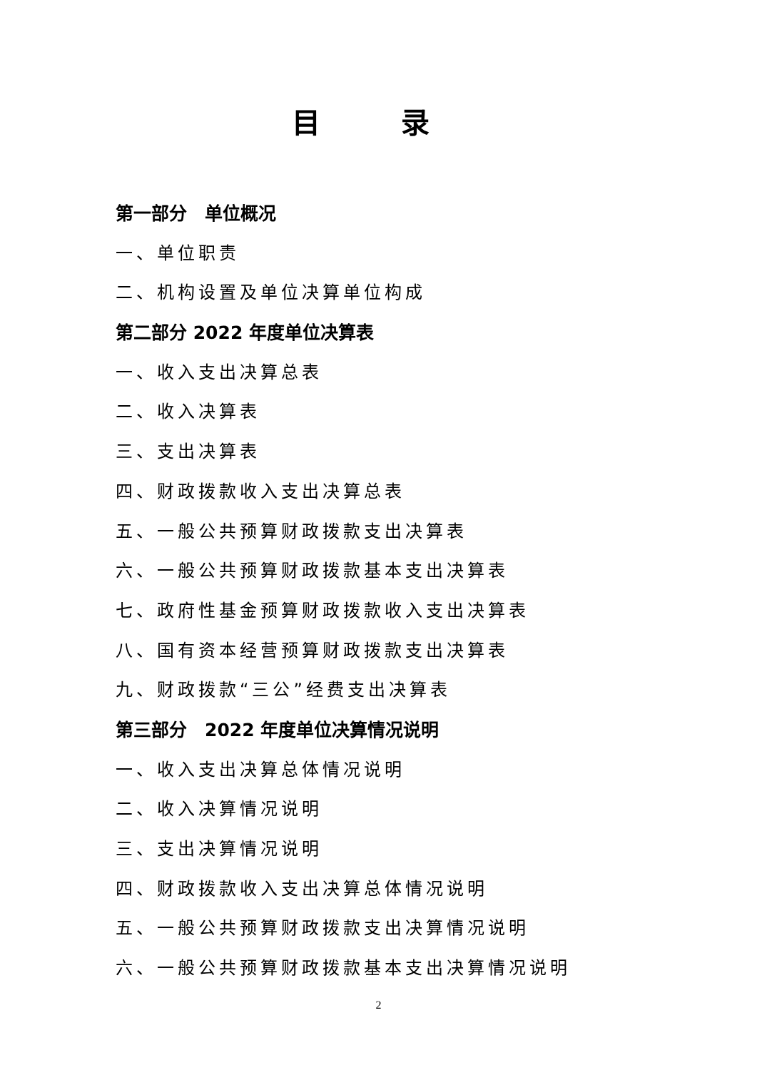目 录
第一部分　单位概况
一、单位职责
二、机构设置及单位决算单位构成
第二部分 2022 年度单位决算表
一、收入支出决算总表
二、收入决算表
三、支出决算表
四、财政拨款收入支出决算总表
五、一般公共预算财政拨款支出决算表
六、一般公共预算财政拨款基本支出决算表
七、政府性基金预算财政拨款收入支出决算表
八、国有资本经营预算财政拨款支出决算表
九、财政拨款“三公”经费支出决算表
第三部分　2022 年度单位决算情况说明
一、收入支出决算总体情况说明
二、收入决算情况说明
三、支出决算情况说明
四、财政拨款收入支出决算总体情况说明
五、一般公共预算财政拨款支出决算情况说明
六、一般公共预算财政拨款基本支出决算情况说明
2